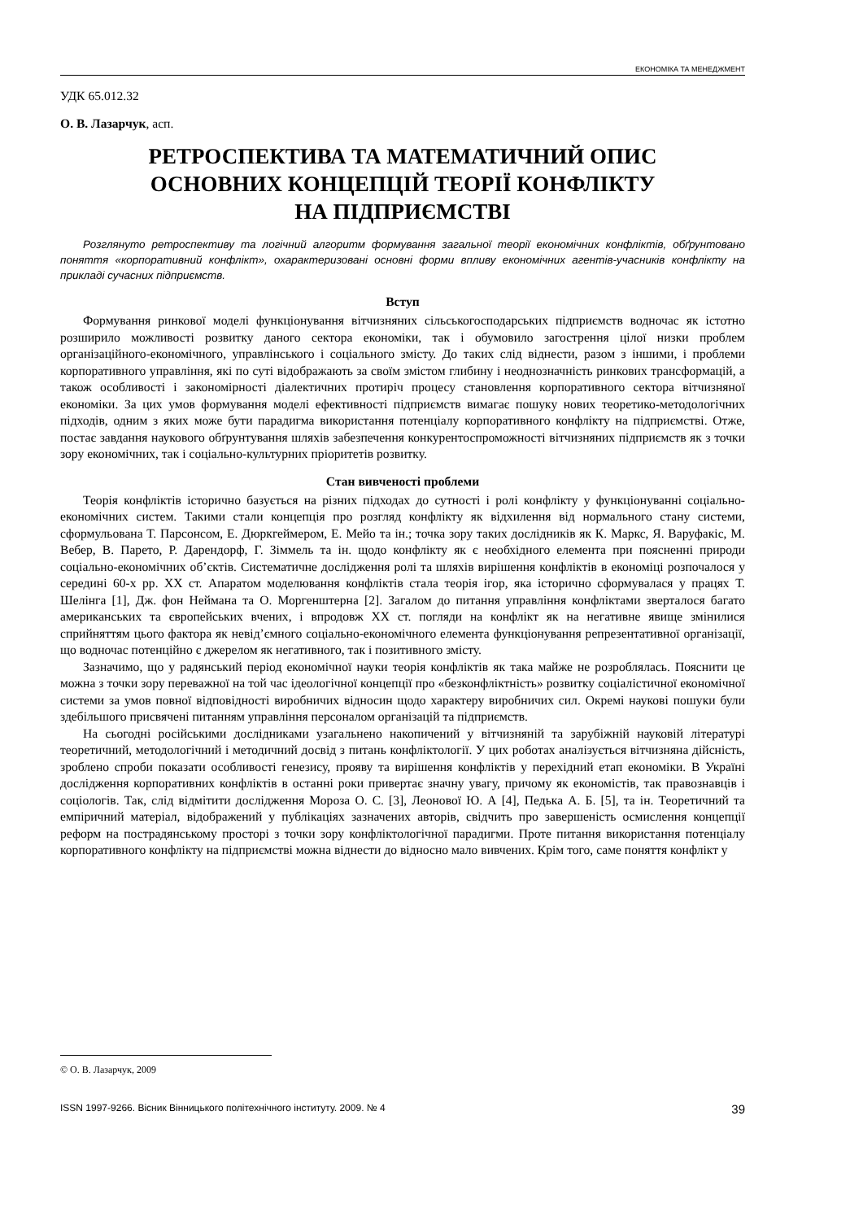ЕКОНОМІКА ТА МЕНЕДЖМЕНТ
УДК 65.012.32
О. В. Лазарчук, асп.
РЕТРОСПЕКТИВА ТА МАТЕМАТИЧНИЙ ОПИС
ОСНОВНИХ КОНЦЕПЦІЙ ТЕОРІЇ КОНФЛІКТУ
НА ПІДПРИЄМСТВІ
Розглянуто ретроспективу та логічний алгоритм формування загальної теорії економічних конфліктів, обґрунтовано поняття «корпоративний конфлікт», охарактеризовані основні форми впливу економічних агентів-учасників конфлікту на прикладі сучасних підприємств.
Вступ
Формування ринкової моделі функціонування вітчизняних сільськогосподарських підприємств водночас як істотно розширило можливості розвитку даного сектора економіки, так і обумовило загострення цілої низки проблем організаційного-економічного, управлінського і соціального змісту. До таких слід віднести, разом з іншими, і проблеми корпоративного управління, які по суті відображають за своїм змістом глибину і неоднозначність ринкових трансформацій, а також особливості і закономірності діалектичних протиріч процесу становлення корпоративного сектора вітчизняної економіки. За цих умов формування моделі ефективності підприємств вимагає пошуку нових теоретико-методологічних підходів, одним з яких може бути парадигма використання потенціалу корпоративного конфлікту на підприємстві. Отже, постає завдання наукового обґрунтування шляхів забезпечення конкурентоспроможності вітчизняних підприємств як з точки зору економічних, так і соціально-культурних пріоритетів розвитку.
Стан вивченості проблеми
Теорія конфліктів історично базується на різних підходах до сутності і ролі конфлікту у функціонуванні соціально-економічних систем. Такими стали концепція про розгляд конфлікту як відхилення від нормального стану системи, сформульована Т. Парсонсом, Е. Дюркгеймером, Е. Мейо та ін.; точка зору таких дослідників як К. Маркс, Я. Варуфакіс, М. Вебер, В. Парето, Р. Дарендорф, Г. Зіммель та ін. щодо конфлікту як є необхідного елемента при поясненні природи соціально-економічних об’єктів. Систематичне дослідження ролі та шляхів вирішення конфліктів в економіці розпочалося у середині 60-х рр. XX ст. Апаратом моделювання конфліктів стала теорія ігор, яка історично сформувалася у працях Т. Шелінга [1], Дж. фон Неймана та О. Моргенштерна [2]. Загалом до питання управління конфліктами зверталося багато американських та європейських вчених, і впродовж XX ст. погляди на конфлікт як на негативне явище змінилися сприйняттям цього фактора як невід’ємного соціально-економічного елемента функціонування репрезентативної організації, що водночас потенційно є джерелом як негативного, так і позитивного змісту.
Зазначимо, що у радянський період економічної науки теорія конфліктів як така майже не розроблялась. Пояснити це можна з точки зору переважної на той час ідеологічної концепції про «безконфліктність» розвитку соціалістичної економічної системи за умов повної відповідності виробничих відносин щодо характеру виробничих сил. Окремі наукові пошуки були здебільшого присвячені питанням управління персоналом організацій та підприємств.
На сьогодні російськими дослідниками узагальнено накопичений у вітчизняній та зарубіжній науковій літературі теоретичний, методологічний і методичний досвід з питань конфліктології. У цих роботах аналізується вітчизняна дійсність, зроблено спроби показати особливості генезису, прояву та вирішення конфліктів у перехідний етап економіки. В Україні дослідження корпоративних конфліктів в останні роки привертає значну увагу, причому як економістів, так правознавців і соціологів. Так, слід відмітити дослідження Мороза О. С. [3], Леонової Ю. А [4], Педька А. Б. [5], та ін. Теоретичний та емпіричний матеріал, відображений у публікаціях зазначених авторів, свідчить про завершеність осмислення концепції реформ на пострадянському просторі з точки зору конфліктологічної парадигми. Проте питання використання потенціалу корпоративного конфлікту на підприємстві можна віднести до відносно мало вивчених. Крім того, саме поняття конфлікт у
© О. В. Лазарчук, 2009
ISSN 1997-9266. Вісник Вінницького політехнічного інституту. 2009. № 4 39